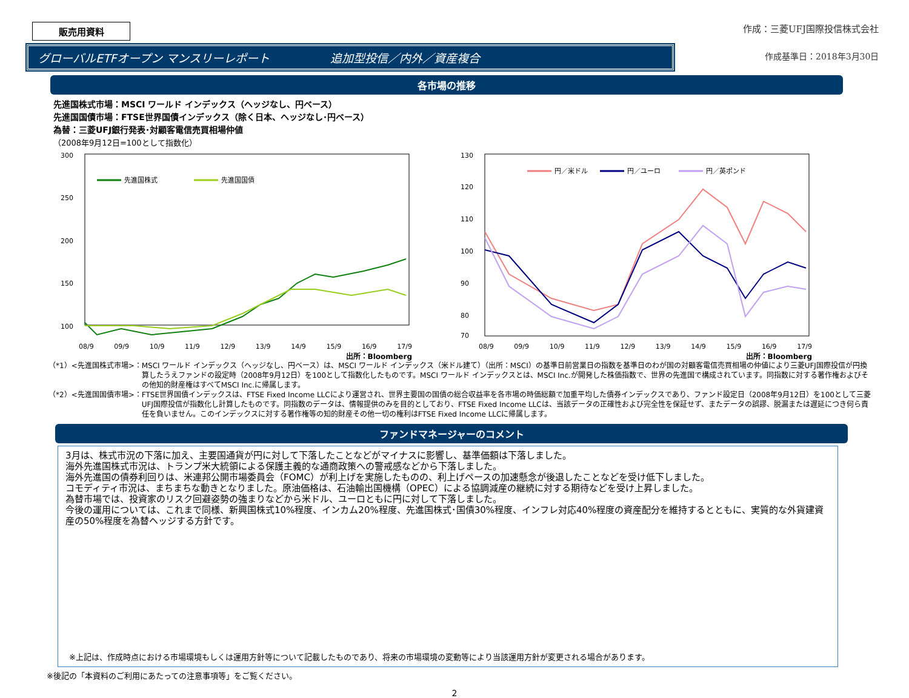販売用資料
作成：三菱UFJ国際投信株式会社
グローバルETFオープン マンスリーレポート 追加型投信／内外／資産複合
作成基準日：2018年3月30日
各市場の推移
先進国株式市場：MSCI ワールド インデックス（ヘッジなし、円ベース）
先進国国債市場：FTSE世界国債インデックス（除く日本、ヘッジなし･円ベース）
為替：三菱UFJ銀行発表･対顧客電信売買相場仲値
（2008年9月12日=100として指数化）
300
250
200
150
100
先進国株式
先進国国債
08/9 09/9 10/9 11/9 12/9 13/9 14/9 15/9 16/9 17/9
出所：Bloomberg
130
120
110
100
90
80
70
円／米ドル
円／ユーロ
円／英ポンド
08/9 09/9 10/9 11/9 12/9 13/9 14/9 15/9 16/9 17/9
出所：Bloomberg
（*1）<先進国株式市場>： MSCI ワールド インデックス（ヘッジなし、円ベース）は、MSCI ワールド インデックス（米ドル建て）（出所：MSCI）の基準日前営業日の指数を基準日のわが国の対顧客電信売買相場の仲値により三菱UFJ国際投信が円換算したうえファンドの設定時（2008年9月12日）を100として指数化したものです。MSCI ワールド インデックスとは、MSCI Inc.が開発した株価指数で、世界の先進国で構成されています。同指数に対する著作権およびその他知的財産権はすべてMSCI Inc.に帰属します。
（*2）<先進国国債市場>： FTSE世界国債インデックスは、FTSE Fixed Income LLCにより運営され、世界主要国の国債の総合収益率を各市場の時価総額で加重平均した債券インデックスであり、ファンド設定日（2008年9月12日）を100として三菱UFJ国際投信が指数化し計算したものです。同指数のデータは、情報提供のみを目的としており、FTSE Fixed Income LLCは、当該データの正確性および完全性を保証せず、またデータの誤謬、脱漏または遅延につき何ら責任を負いません。このインデックスに対する著作権等の知的財産その他一切の権利はFTSE Fixed Income LLCに帰属します。
ファンドマネージャーのコメント
3月は、株式市況の下落に加え、主要国通貨が円に対して下落したことなどがマイナスに影響し、基準価額は下落しました。
海外先進国株式市況は、トランプ米大統領による保護主義的な通商政策への警戒感などから下落しました。
海外先進国の債券利回りは、米連邦公開市場委員会（FOMC）が利上げを実施したものの、利上げペースの加速懸念が後退したことなどを受け低下しました。
コモディティ市況は、まちまちな動きとなりました。原油価格は、石油輸出国機構（OPEC）による協調減産の継続に対する期待などを受け上昇しました。
為替市場では、投資家のリスク回避姿勢の強まりなどから米ドル、ユーロともに円に対して下落しました。
今後の運用については、これまで同様、新興国株式10%程度、インカム20%程度、先進国株式･国債30%程度、インフレ対応40%程度の資産配分を維持するとともに、実質的な外貨建資産の50%程度を為替ヘッジする方針です。
※上記は、作成時点における市場環境もしくは運用方針等について記載したものであり、将来の市場環境の変動等により当該運用方針が変更される場合があります。
※後記の「本資料のご利用にあたっての注意事項等」をご覧ください。
2